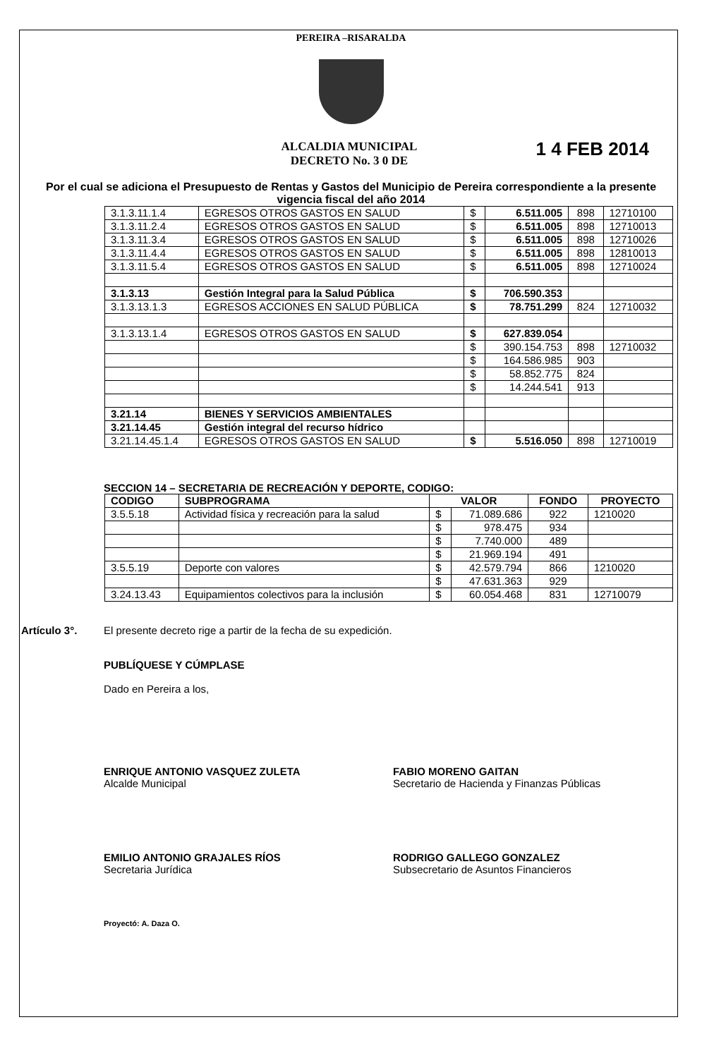PEREIRA –RISARALDA
ALCALDIA MUNICIPAL
DECRETO No. 3 0 DE
1 4 FEB 2014
Por el cual se adiciona el Presupuesto de Rentas y Gastos del Municipio de Pereira correspondiente a la presente vigencia fiscal del año 2014
| 3.1.3.11.1.4 | EGRESOS OTROS GASTOS EN SALUD | $ | 6.511.005 | 898 | 12710100 |
| 3.1.3.11.2.4 | EGRESOS OTROS GASTOS EN SALUD | $ | 6.511.005 | 898 | 12710013 |
| 3.1.3.11.3.4 | EGRESOS OTROS GASTOS EN SALUD | $ | 6.511.005 | 898 | 12710026 |
| 3.1.3.11.4.4 | EGRESOS OTROS GASTOS EN SALUD | $ | 6.511.005 | 898 | 12810013 |
| 3.1.3.11.5.4 | EGRESOS OTROS GASTOS EN SALUD | $ | 6.511.005 | 898 | 12710024 |
| 3.1.3.13 | Gestión Integral para la Salud Pública | $ | 706.590.353 | | |
| 3.1.3.13.1.3 | EGRESOS ACCIONES EN SALUD PÚBLICA | $ | 78.751.299 | 824 | 12710032 |
| 3.1.3.13.1.4 | EGRESOS OTROS GASTOS EN SALUD | $ | 627.839.054 | | |
| | | $ | 390.154.753 | 898 | 12710032 |
| | | $ | 164.586.985 | 903 | |
| | | $ | 58.852.775 | 824 | |
| | | $ | 14.244.541 | 913 | |
| 3.21.14 | BIENES Y SERVICIOS AMBIENTALES | | | | |
| 3.21.14.45 | Gestión integral del recurso hídrico | | | | |
| 3.21.14.45.1.4 | EGRESOS OTROS GASTOS EN SALUD | $ | 5.516.050 | 898 | 12710019 |
SECCION 14 – SECRETARIA DE RECREACIÓN Y DEPORTE, CODIGO:
| CODIGO | SUBPROGRAMA | VALOR | | FONDO | PROYECTO |
| --- | --- | --- | --- | --- | --- |
| 3.5.5.18 | Actividad física y recreación para la salud | $ | 71.089.686 | 922 | 1210020 |
| | | $ | 978.475 | 934 | |
| | | $ | 7.740.000 | 489 | |
| | | $ | 21.969.194 | 491 | |
| 3.5.5.19 | Deporte con valores | $ | 42.579.794 | 866 | 1210020 |
| | | $ | 47.631.363 | 929 | |
| 3.24.13.43 | Equipamientos colectivos para la inclusión | $ | 60.054.468 | 831 | 12710079 |
Artículo 3°. El presente decreto rige a partir de la fecha de su expedición.
PUBLÍQUESE Y CÚMPLASE
Dado en Pereira a los,
ENRIQUE ANTONIO VASQUEZ ZULETA
Alcalde Municipal
FABIO MORENO GAITAN
Secretario de Hacienda y Finanzas Públicas
EMILIO ANTONIO GRAJALES RÍOS
Secretaria Jurídica
RODRIGO GALLEGO GONZALEZ
Subsecretario de Asuntos Financieros
Proyectó: A. Daza O.